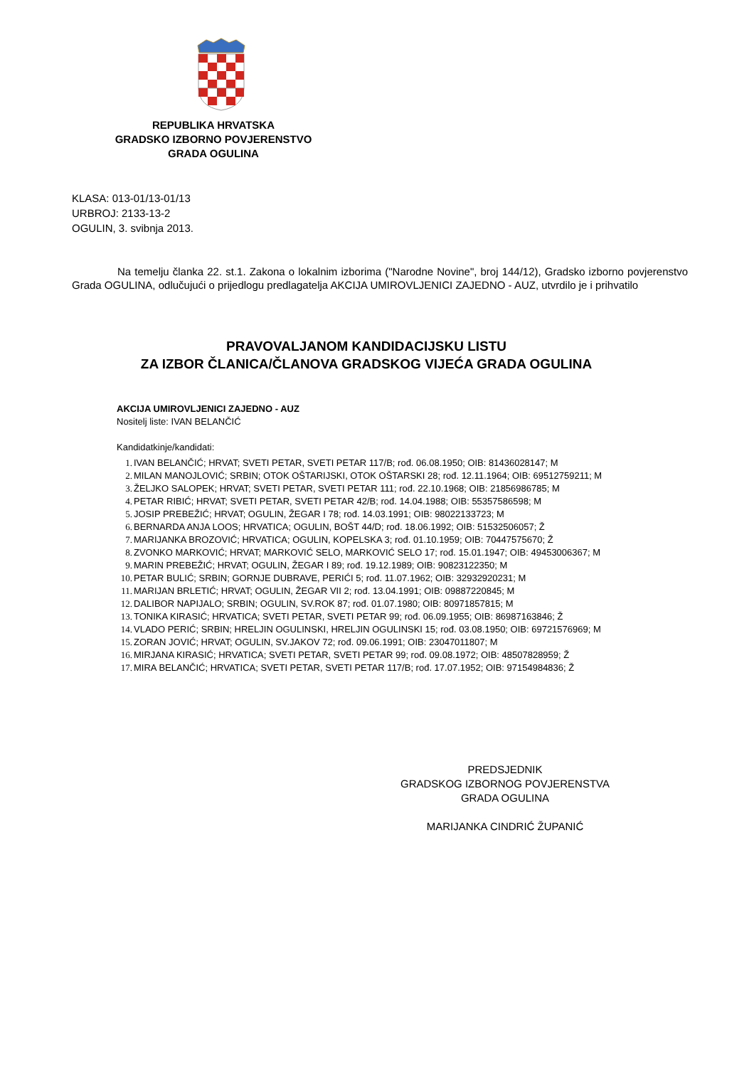REPUBLIKA HRVATSKA
GRADSKO IZBORNO POVJERENSTVO
GRADA OGULINA
KLASA: 013-01/13-01/13
URBROJ: 2133-13-2
OGULIN, 3. svibnja 2013.
Na temelju članka 22. st.1. Zakona o lokalnim izborima ("Narodne Novine", broj 144/12), Gradsko izborno povjerenstvo Grada OGULINA, odlučujući o prijedlogu predlagatelja AKCIJA UMIROVLJENICI ZAJEDNO - AUZ, utvrdilo je i prihvatilo
PRAVOVALJANOM KANDIDACIJSKU LISTU
ZA IZBOR ČLANICA/ČLANOVA GRADSKOG VIJEĆA GRADA OGULINA
AKCIJA UMIROVLJENICI ZAJEDNO - AUZ
Nositelj liste: IVAN BELANČIĆ
Kandidatkinje/kandidati:
1. IVAN BELANČIĆ; HRVAT; SVETI PETAR, SVETI PETAR 117/B; rođ. 06.08.1950; OIB: 81436028147; M
2. MILAN MANOJLOVIĆ; SRBIN; OTOK OŠTARIJSKI, OTOK OŠTARSKI 28; rođ. 12.11.1964; OIB: 69512759211; M
3. ŽELJKO SALOPEK; HRVAT; SVETI PETAR, SVETI PETAR 111; rođ. 22.10.1968; OIB: 21856986785; M
4. PETAR RIBIĆ; HRVAT; SVETI PETAR, SVETI PETAR 42/B; rođ. 14.04.1988; OIB: 55357586598; M
5. JOSIP PREBEŽIĆ; HRVAT; OGULIN, ŽEGAR I 78; rođ. 14.03.1991; OIB: 98022133723; M
6. BERNARDA ANJA LOOS; HRVATICA; OGULIN, BOŠT 44/D; rođ. 18.06.1992; OIB: 51532506057; Ž
7. MARIJANKA BROZOVIĆ; HRVATICA; OGULIN, KOPELSKA 3; rođ. 01.10.1959; OIB: 70447575670; Ž
8. ZVONKO MARKOVIĆ; HRVAT; MARKOVIĆ SELO, MARKOVIĆ SELO 17; rođ. 15.01.1947; OIB: 49453006367; M
9. MARIN PREBEŽIĆ; HRVAT; OGULIN, ŽEGAR I 89; rođ. 19.12.1989; OIB: 90823122350; M
10. PETAR BULIĆ; SRBIN; GORNJE DUBRAVE, PERIĆI 5; rođ. 11.07.1962; OIB: 32932920231; M
11. MARIJAN BRLETIĆ; HRVAT; OGULIN, ŽEGAR VII 2; rođ. 13.04.1991; OIB: 09887220845; M
12. DALIBOR NAPIJALO; SRBIN; OGULIN, SV.ROK 87; rođ. 01.07.1980; OIB: 80971857815; M
13. TONIKA KIRASIĆ; HRVATICA; SVETI PETAR, SVETI PETAR 99; rođ. 06.09.1955; OIB: 86987163846; Ž
14. VLADO PERIĆ; SRBIN; HRELJIN OGULINSKI, HRELJIN OGULINSKI 15; rođ. 03.08.1950; OIB: 69721576969; M
15. ZORAN JOVIĆ; HRVAT; OGULIN, SV.JAKOV 72; rođ. 09.06.1991; OIB: 23047011807; M
16. MIRJANA KIRASIĆ; HRVATICA; SVETI PETAR, SVETI PETAR 99; rođ. 09.08.1972; OIB: 48507828959; Ž
17. MIRA BELANČIĆ; HRVATICA; SVETI PETAR, SVETI PETAR 117/B; rođ. 17.07.1952; OIB: 97154984836; Ž
PREDSJEDNIK
GRADSKOG IZBORNOG POVJERENSTVA
GRADA OGULINA
MARIJANKA CINDRIĆ ŽUPANIĆ